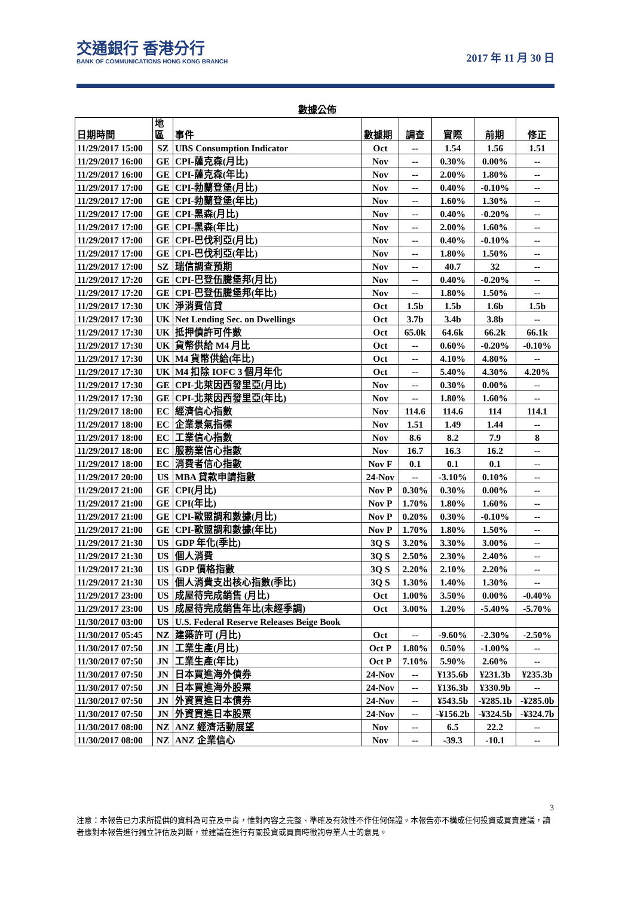交通銀行 香港分行
BANK OF COMMUNICATIONS HONG KONG BRANCH
2017 年 11 月 30 日
數據公佈
| 日期時間 | 地 區 | 事件 | 數據期 | 調查 | 實際 | 前期 | 修正 |
| --- | --- | --- | --- | --- | --- | --- | --- |
| 11/29/2017 15:00 | SZ | UBS Consumption Indicator | Oct | -- | 1.54 | 1.56 | 1.51 |
| 11/29/2017 16:00 | GE | CPI-薩克森(月比) | Nov | -- | 0.30% | 0.00% | -- |
| 11/29/2017 16:00 | GE | CPI-薩克森(年比) | Nov | -- | 2.00% | 1.80% | -- |
| 11/29/2017 17:00 | GE | CPI-勃蘭登堡(月比) | Nov | -- | 0.40% | -0.10% | -- |
| 11/29/2017 17:00 | GE | CPI-勃蘭登堡(年比) | Nov | -- | 1.60% | 1.30% | -- |
| 11/29/2017 17:00 | GE | CPI-黑森(月比) | Nov | -- | 0.40% | -0.20% | -- |
| 11/29/2017 17:00 | GE | CPI-黑森(年比) | Nov | -- | 2.00% | 1.60% | -- |
| 11/29/2017 17:00 | GE | CPI-巴伐利亞(月比) | Nov | -- | 0.40% | -0.10% | -- |
| 11/29/2017 17:00 | GE | CPI-巴伐利亞(年比) | Nov | -- | 1.80% | 1.50% | -- |
| 11/29/2017 17:00 | SZ | 瑞信調查預期 | Nov | -- | 40.7 | 32 | -- |
| 11/29/2017 17:20 | GE | CPI-巴登伍騰堡邦(月比) | Nov | -- | 0.40% | -0.20% | -- |
| 11/29/2017 17:20 | GE | CPI-巴登伍騰堡邦(年比) | Nov | -- | 1.80% | 1.50% | -- |
| 11/29/2017 17:30 | UK | 淨消費信貸 | Oct | 1.5b | 1.5b | 1.6b | 1.5b |
| 11/29/2017 17:30 | UK | Net Lending Sec. on Dwellings | Oct | 3.7b | 3.4b | 3.8b | -- |
| 11/29/2017 17:30 | UK | 抵押債許可件數 | Oct | 65.0k | 64.6k | 66.2k | 66.1k |
| 11/29/2017 17:30 | UK | 貨幣供給 M4 月比 | Oct | -- | 0.60% | -0.20% | -0.10% |
| 11/29/2017 17:30 | UK | M4 貨幣供給(年比) | Oct | -- | 4.10% | 4.80% | -- |
| 11/29/2017 17:30 | UK | M4 扣除 IOFC 3 個月年化 | Oct | -- | 5.40% | 4.30% | 4.20% |
| 11/29/2017 17:30 | GE | CPI-北萊因西發里亞(月比) | Nov | -- | 0.30% | 0.00% | -- |
| 11/29/2017 17:30 | GE | CPI-北萊因西發里亞(年比) | Nov | -- | 1.80% | 1.60% | -- |
| 11/29/2017 18:00 | EC | 經濟信心指數 | Nov | 114.6 | 114.6 | 114 | 114.1 |
| 11/29/2017 18:00 | EC | 企業景氣指標 | Nov | 1.51 | 1.49 | 1.44 | -- |
| 11/29/2017 18:00 | EC | 工業信心指數 | Nov | 8.6 | 8.2 | 7.9 | 8 |
| 11/29/2017 18:00 | EC | 服務業信心指數 | Nov | 16.7 | 16.3 | 16.2 | -- |
| 11/29/2017 18:00 | EC | 消費者信心指數 | Nov F | 0.1 | 0.1 | 0.1 | -- |
| 11/29/2017 20:00 | US | MBA 貸款申請指數 | 24-Nov | -- | -3.10% | 0.10% | -- |
| 11/29/2017 21:00 | GE | CPI(月比) | Nov P | 0.30% | 0.30% | 0.00% | -- |
| 11/29/2017 21:00 | GE | CPI(年比) | Nov P | 1.70% | 1.80% | 1.60% | -- |
| 11/29/2017 21:00 | GE | CPI-歐盟調和數據(月比) | Nov P | 0.20% | 0.30% | -0.10% | -- |
| 11/29/2017 21:00 | GE | CPI-歐盟調和數據(年比) | Nov P | 1.70% | 1.80% | 1.50% | -- |
| 11/29/2017 21:30 | US | GDP 年化(季比) | 3Q S | 3.20% | 3.30% | 3.00% | -- |
| 11/29/2017 21:30 | US | 個人消費 | 3Q S | 2.50% | 2.30% | 2.40% | -- |
| 11/29/2017 21:30 | US | GDP 價格指數 | 3Q S | 2.20% | 2.10% | 2.20% | -- |
| 11/29/2017 21:30 | US | 個人消費支出核心指數(季比) | 3Q S | 1.30% | 1.40% | 1.30% | -- |
| 11/29/2017 23:00 | US | 成屋待完成銷售 (月比) | Oct | 1.00% | 3.50% | 0.00% | -0.40% |
| 11/29/2017 23:00 | US | 成屋待完成銷售年比(未經季調) | Oct | 3.00% | 1.20% | -5.40% | -5.70% |
| 11/30/2017 03:00 | US | U.S. Federal Reserve Releases Beige Book | | | | | |
| 11/30/2017 05:45 | NZ | 建築許可 (月比) | Oct | -- | -9.60% | -2.30% | -2.50% |
| 11/30/2017 07:50 | JN | 工業生產(月比) | Oct P | 1.80% | 0.50% | -1.00% | -- |
| 11/30/2017 07:50 | JN | 工業生產(年比) | Oct P | 7.10% | 5.90% | 2.60% | -- |
| 11/30/2017 07:50 | JN | 日本買進海外債券 | 24-Nov | -- | ¥135.6b | ¥231.3b | ¥235.3b |
| 11/30/2017 07:50 | JN | 日本買進海外股票 | 24-Nov | -- | ¥136.3b | ¥330.9b | -- |
| 11/30/2017 07:50 | JN | 外資買進日本債券 | 24-Nov | -- | ¥543.5b | -¥285.1b | -¥285.0b |
| 11/30/2017 07:50 | JN | 外資買進日本股票 | 24-Nov | -- | -¥156.2b | -¥324.5b | -¥324.7b |
| 11/30/2017 08:00 | NZ | ANZ 經濟活動展望 | Nov | -- | 6.5 | 22.2 | -- |
| 11/30/2017 08:00 | NZ | ANZ 企業信心 | Nov | -- | -39.3 | -10.1 | -- |
3
注意：本報告已力求所提供的資料為可靠及中肯，惟對內容之完整、準確及有效性不作任何保證。本報告亦不構成任何投資或買賣建議，讀者應對本報告進行獨立評估及判斷，並建議在進行有關投資或買賣時徵詢專業人士的意見。